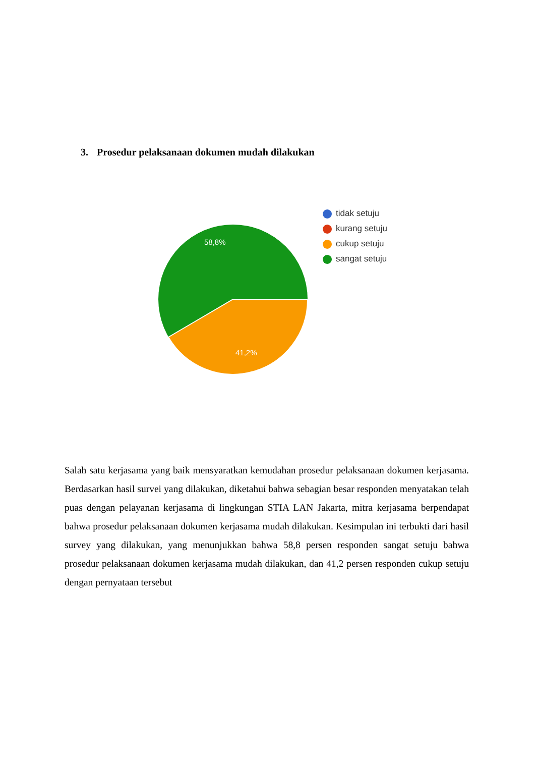3. Prosedur pelaksanaan dokumen mudah dilakukan
58,8%
41,2%
tidak setuju
kurang setuju
cukup setuju
sangat setuju
Salah satu kerjasama yang baik mensyaratkan kemudahan prosedur pelaksanaan dokumen kerjasama. Berdasarkan hasil survei yang dilakukan, diketahui bahwa sebagian besar responden menyatakan telah puas dengan pelayanan kerjasama di lingkungan STIA LAN Jakarta, mitra kerjasama berpendapat bahwa prosedur pelaksanaan dokumen kerjasama mudah dilakukan. Kesimpulan ini terbukti dari hasil survey yang dilakukan, yang menunjukkan bahwa 58,8 persen responden sangat setuju bahwa prosedur pelaksanaan dokumen kerjasama mudah dilakukan, dan 41,2 persen responden cukup setuju dengan pernyataan tersebut